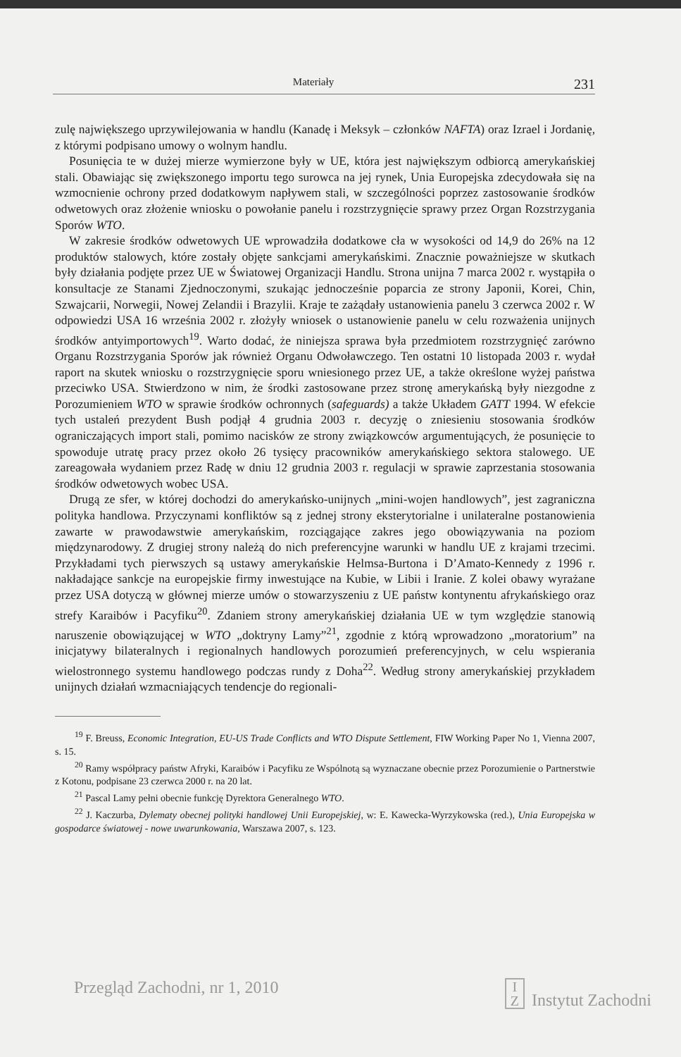Materiały 231
zulę największego uprzywilejowania w handlu (Kanadę i Meksyk – członków NAFTA) oraz Izrael i Jordanię, z którymi podpisano umowy o wolnym handlu.
Posunięcia te w dużej mierze wymierzone były w UE, która jest największym odbiorcą amerykańskiej stali. Obawiając się zwiększonego importu tego surowca na jej rynek, Unia Europejska zdecydowała się na wzmocnienie ochrony przed dodatkowym napływem stali, w szczególności poprzez zastosowanie środków odwetowych oraz złożenie wniosku o powołanie panelu i rozstrzygnięcie sprawy przez Organ Rozstrzygania Sporów WTO.
W zakresie środków odwetowych UE wprowadziła dodatkowe cła w wysokości od 14,9 do 26% na 12 produktów stalowych, które zostały objęte sankcjami amerykańskimi. Znacznie poważniejsze w skutkach były działania podjęte przez UE w Światowej Organizacji Handlu. Strona unijna 7 marca 2002 r. wystąpiła o konsultacje ze Stanami Zjednoczonymi, szukając jednocześnie poparcia ze strony Japonii, Korei, Chin, Szwajcarii, Norwegii, Nowej Zelandii i Brazylii. Kraje te zażądały ustanowienia panelu 3 czerwca 2002 r. W odpowiedzi USA 16 września 2002 r. złożyły wniosek o ustanowienie panelu w celu rozważenia unijnych środków antyimportowych<sup>19</sup>. Warto dodać, że niniejsza sprawa była przedmiotem rozstrzygnięć zarówno Organu Rozstrzygania Sporów jak również Organu Odwoławczego. Ten ostatni 10 listopada 2003 r. wydał raport na skutek wniosku o rozstrzygnięcie sporu wniesionego przez UE, a także określone wyżej państwa przeciwko USA. Stwierdzono w nim, że środki zastosowane przez stronę amerykańską były niezgodne z Porozumieniem WTO w sprawie środków ochronnych (safeguards) a także Układem GATT 1994. W efekcie tych ustaleń prezydent Bush podjął 4 grudnia 2003 r. decyzję o zniesieniu stosowania środków ograniczających import stali, pomimo nacisków ze strony związkowców argumentujących, że posunięcie to spowoduje utratę pracy przez około 26 tysięcy pracowników amerykańskiego sektora stalowego. UE zareagowała wydaniem przez Radę w dniu 12 grudnia 2003 r. regulacji w sprawie zaprzestania stosowania środków odwetowych wobec USA.
Drugą ze sfer, w której dochodzi do amerykańsko-unijnych „mini-wojen handlowych”, jest zagraniczna polityka handlowa. Przyczynami konfliktów są z jednej strony eksterytorialne i unilateralne postanowienia zawarte w prawodawstwie amerykańskim, rozciągające zakres jego obowiązywania na poziom międzynarodowy. Z drugiej strony należą do nich preferencyjne warunki w handlu UE z krajami trzecimi. Przykładami tych pierwszych są ustawy amerykańskie Helmsa-Burtona i D’Amato-Kennedy z 1996 r. nakładające sankcje na europejskie firmy inwestujące na Kubie, w Libii i Iranie. Z kolei obawy wyrażane przez USA dotyczą w głównej mierze umów o stowarzyszeniu z UE państw kontynentu afrykańskiego oraz strefy Karaibów i Pacyfiku<sup>20</sup>. Zdaniem strony amerykańskiej działania UE w tym względzie stanowią naruszenie obowiązującej w WTO „doktryny Lamy”<sup>21</sup>, zgodnie z którą wprowadzono „moratorium” na inicjatywy bilateralnych i regionalnych handlowych porozumień preferencyjnych, w celu wspierania wielostronnego systemu handlowego podczas rundy z Doha<sup>22</sup>. Według strony amerykańskiej przykładem unijnych działań wzmacniających tendencje do regionali-
<sup>19</sup> F. Breuss, Economic Integration, EU-US Trade Conflicts and WTO Dispute Settlement, FIW Working Paper No 1, Vienna 2007, s. 15.
<sup>20</sup> Ramy współpracy państw Afryki, Karaibów i Pacyfiku ze Wspólnotą są wyznaczane obecnie przez Porozumienie o Partnerstwie z Kotonu, podpisane 23 czerwca 2000 r. na 20 lat.
<sup>21</sup> Pascal Lamy pełni obecnie funkcję Dyrektora Generalnego WTO.
<sup>22</sup> J. Kaczurba, Dylematy obecnej polityki handlowej Unii Europejskiej, w: E. Kawecka-Wyrzykowska (red.), Unia Europejska w gospodarce światowej - nowe uwarunkowania, Warszawa 2007, s. 123.
Przegląd Zachodni, nr 1, 2010 I
Z Instytut Zachodni